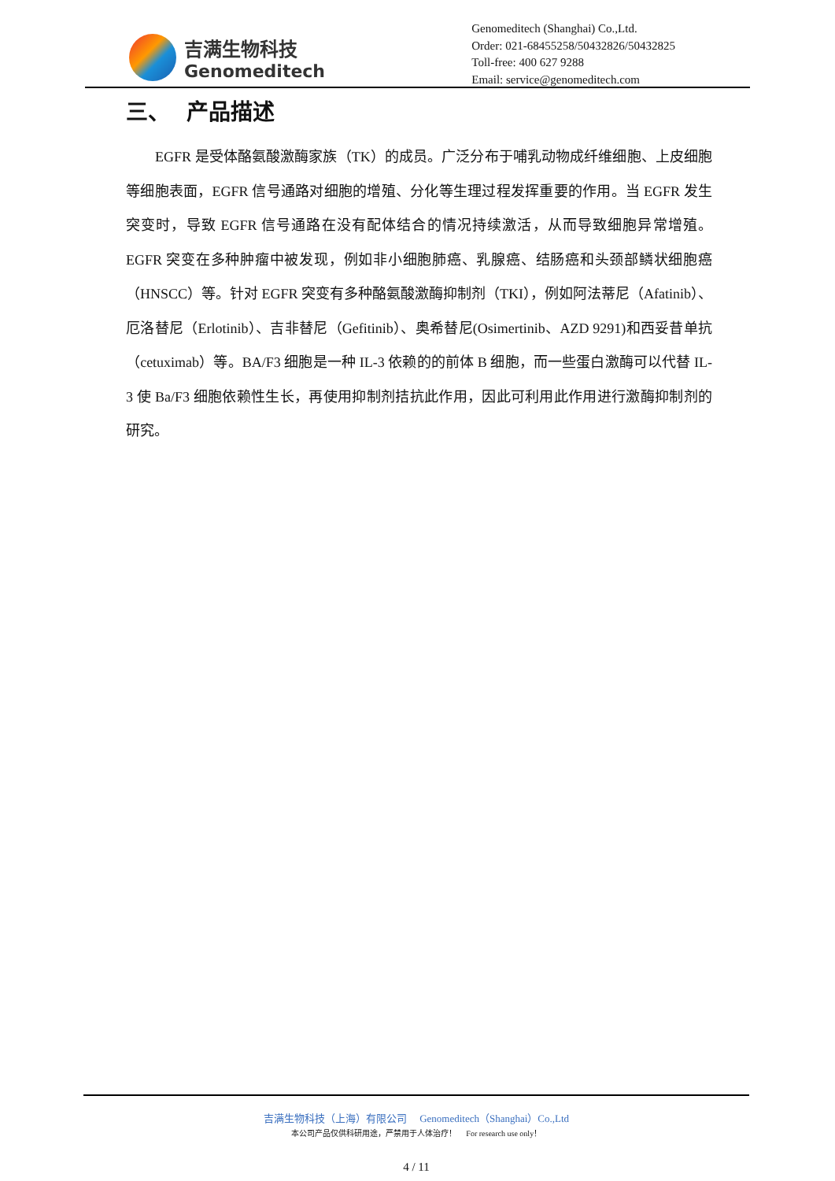吉满生物科技
Genomeditech
Genomeditech (Shanghai) Co.,Ltd.
Order: 021-68455258/50432826/50432825
Toll-free: 400 627 9288
Email: service@genomeditech.com
三、 产品描述
EGFR 是受体酪氨酸激酶家族（TK）的成员。广泛分布于哺乳动物成纤维细胞、上皮细胞等细胞表面，EGFR 信号通路对细胞的增殖、分化等生理过程发挥重要的作用。当 EGFR 发生突变时，导致 EGFR 信号通路在没有配体结合的情况持续激活，从而导致细胞异常增殖。EGFR 突变在多种肿瘤中被发现，例如非小细胞肺癌、乳腺癌、结肠癌和头颈部鳞状细胞癌（HNSCC）等。针对 EGFR 突变有多种酪氨酸激酶抑制剂（TKI），例如阿法蒂尼（Afatinib）、厄洛替尼（Erlotinib）、吉非替尼（Gefitinib）、奥希替尼(Osimertinib、AZD 9291)和西妥昔单抗（cetuximab）等。BA/F3 细胞是一种 IL-3 依赖的的前体 B 细胞，而一些蛋白激酶可以代替 IL-3 使 Ba/F3 细胞依赖性生长，再使用抑制剂拮抗此作用，因此可利用此作用进行激酶抑制剂的研究。
吉满生物科技（上海）有限公司 Genomeditech（Shanghai）Co.,Ltd
本公司产品仅供科研用途，严禁用于人体治疗！ For research use only！
4 / 11